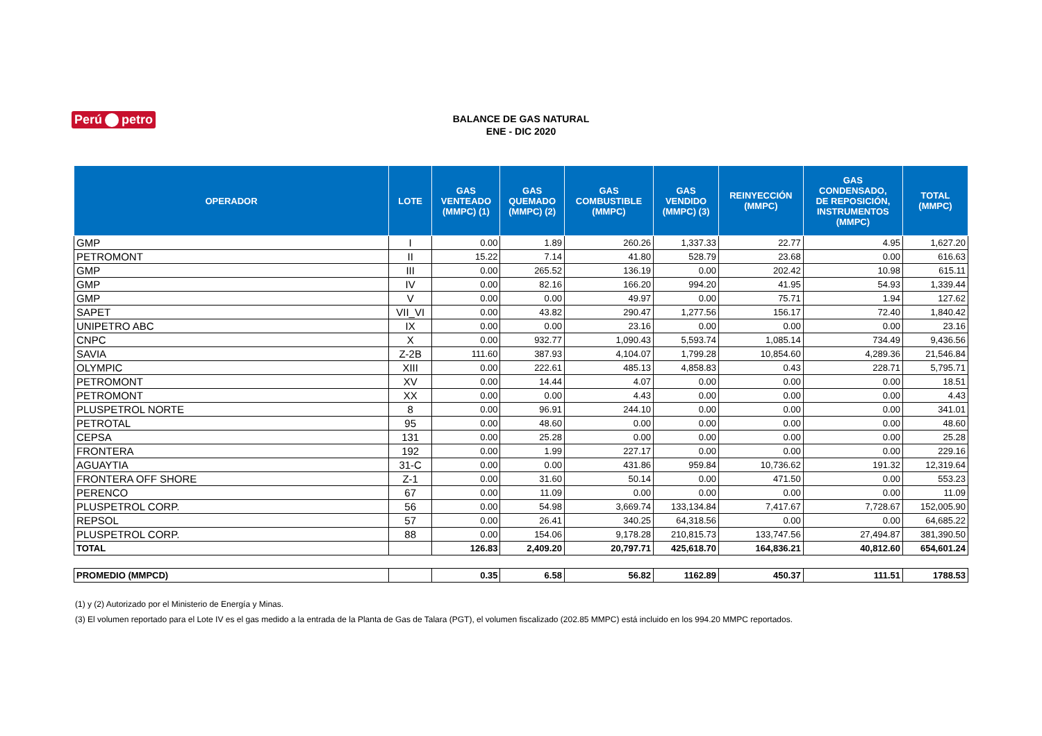Perú petro
BALANCE DE GAS NATURAL
ENE - DIC 2020
| OPERADOR | LOTE | GAS VENTEADO (MMPC) (1) | GAS QUEMADO (MMPC) (2) | GAS COMBUSTIBLE (MMPC) | GAS VENDIDO (MMPC) (3) | REINYECCIÓN (MMPC) | GAS CONDENSADO, DE REPOSICIÓN, INSTRUMENTOS (MMPC) | TOTAL (MMPC) |
| --- | --- | --- | --- | --- | --- | --- | --- | --- |
| GMP | I | 0.00 | 1.89 | 260.26 | 1,337.33 | 22.77 | 4.95 | 1,627.20 |
| PETROMONT | II | 15.22 | 7.14 | 41.80 | 528.79 | 23.68 | 0.00 | 616.63 |
| GMP | III | 0.00 | 265.52 | 136.19 | 0.00 | 202.42 | 10.98 | 615.11 |
| GMP | IV | 0.00 | 82.16 | 166.20 | 994.20 | 41.95 | 54.93 | 1,339.44 |
| GMP | V | 0.00 | 0.00 | 49.97 | 0.00 | 75.71 | 1.94 | 127.62 |
| SAPET | VII_VI | 0.00 | 43.82 | 290.47 | 1,277.56 | 156.17 | 72.40 | 1,840.42 |
| UNIPETRO ABC | IX | 0.00 | 0.00 | 23.16 | 0.00 | 0.00 | 0.00 | 23.16 |
| CNPC | X | 0.00 | 932.77 | 1,090.43 | 5,593.74 | 1,085.14 | 734.49 | 9,436.56 |
| SAVIA | Z-2B | 111.60 | 387.93 | 4,104.07 | 1,799.28 | 10,854.60 | 4,289.36 | 21,546.84 |
| OLYMPIC | XIII | 0.00 | 222.61 | 485.13 | 4,858.83 | 0.43 | 228.71 | 5,795.71 |
| PETROMONT | XV | 0.00 | 14.44 | 4.07 | 0.00 | 0.00 | 0.00 | 18.51 |
| PETROMONT | XX | 0.00 | 0.00 | 4.43 | 0.00 | 0.00 | 0.00 | 4.43 |
| PLUSPETROL NORTE | 8 | 0.00 | 96.91 | 244.10 | 0.00 | 0.00 | 0.00 | 341.01 |
| PETROTAL | 95 | 0.00 | 48.60 | 0.00 | 0.00 | 0.00 | 0.00 | 48.60 |
| CEPSA | 131 | 0.00 | 25.28 | 0.00 | 0.00 | 0.00 | 0.00 | 25.28 |
| FRONTERA | 192 | 0.00 | 1.99 | 227.17 | 0.00 | 0.00 | 0.00 | 229.16 |
| AGUAYTIA | 31-C | 0.00 | 0.00 | 431.86 | 959.84 | 10,736.62 | 191.32 | 12,319.64 |
| FRONTERA OFF SHORE | Z-1 | 0.00 | 31.60 | 50.14 | 0.00 | 471.50 | 0.00 | 553.23 |
| PERENCO | 67 | 0.00 | 11.09 | 0.00 | 0.00 | 0.00 | 0.00 | 11.09 |
| PLUSPETROL CORP. | 56 | 0.00 | 54.98 | 3,669.74 | 133,134.84 | 7,417.67 | 7,728.67 | 152,005.90 |
| REPSOL | 57 | 0.00 | 26.41 | 340.25 | 64,318.56 | 0.00 | 0.00 | 64,685.22 |
| PLUSPETROL CORP. | 88 | 0.00 | 154.06 | 9,178.28 | 210,815.73 | 133,747.56 | 27,494.87 | 381,390.50 |
| TOTAL | | 126.83 | 2,409.20 | 20,797.71 | 425,618.70 | 164,836.21 | 40,812.60 | 654,601.24 |
| PROMEDIO (MMPCD) | | 0.35 | 6.58 | 56.82 | 1162.89 | 450.37 | 111.51 | 1788.53 |
(1) y (2) Autorizado por el Ministerio de Energía y Minas.
(3) El volumen reportado para el Lote IV es el gas medido a la entrada de la Planta de Gas de Talara (PGT), el volumen fiscalizado (202.85 MMPC) está incluido en los 994.20 MMPC reportados.